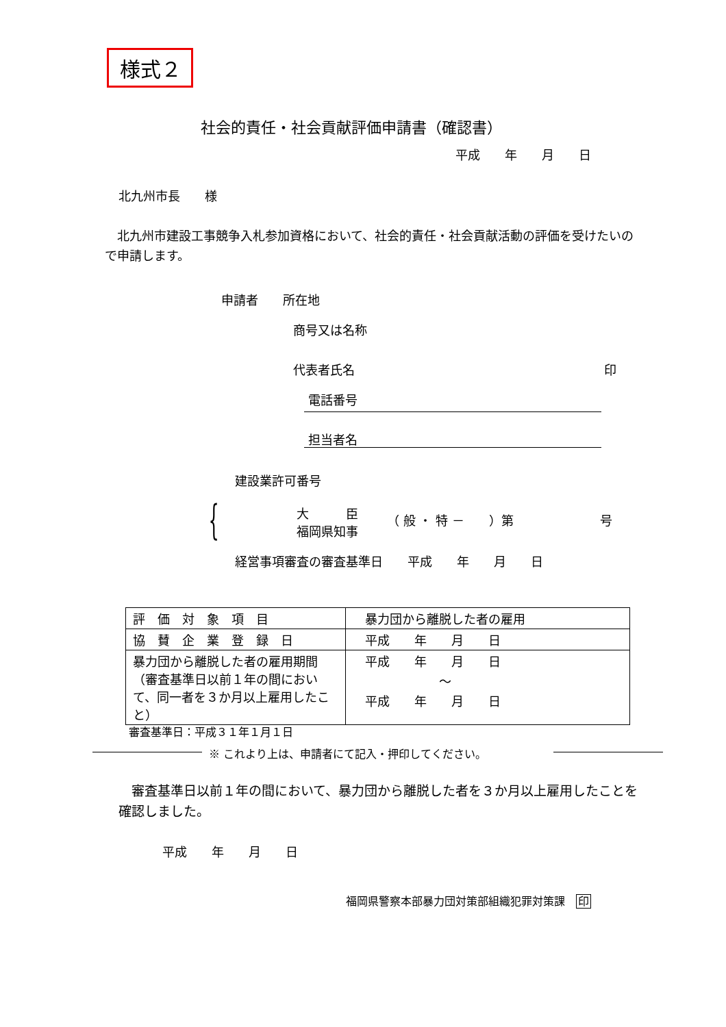様式２
社会的責任・社会貢献評価申請書（確認書）
平成　　年　　月　　日
北九州市長　　様
　北九州市建設工事競争入札参加資格において、社会的責任・社会貢献活動の評価を受けたいので申請します。
申請者　　所在地
商号又は名称
代表者氏名 印
電話番号
担当者名
{ 建設業許可番号
大　　　臣
福岡県知事
（ 般 ・ 特 －　　）第　　　　　　　号
経営事項審査の審査基準日　　平成　　年　　月　　日
| 評 価 対 象 項 目 | 暴力団から離脱した者の雇用 |
| 協 賛 企 業 登 録 日 | 平成 年 月 日 |
| 暴力団から離脱した者の雇用期間（審査基準日以前１年の間において、同一者を３か月以上雇用したこと） | 平成 年 月 日 ～ 平成 年 月 日 |
審査基準日：平成３１年１月１日
※ これより上は、申請者にて記入・押印してください。
　審査基準日以前１年の間において、暴力団から離脱した者を３か月以上雇用したことを確認しました。
平成　　年　　月　　日
福岡県警察本部暴力団対策部組織犯罪対策課　印